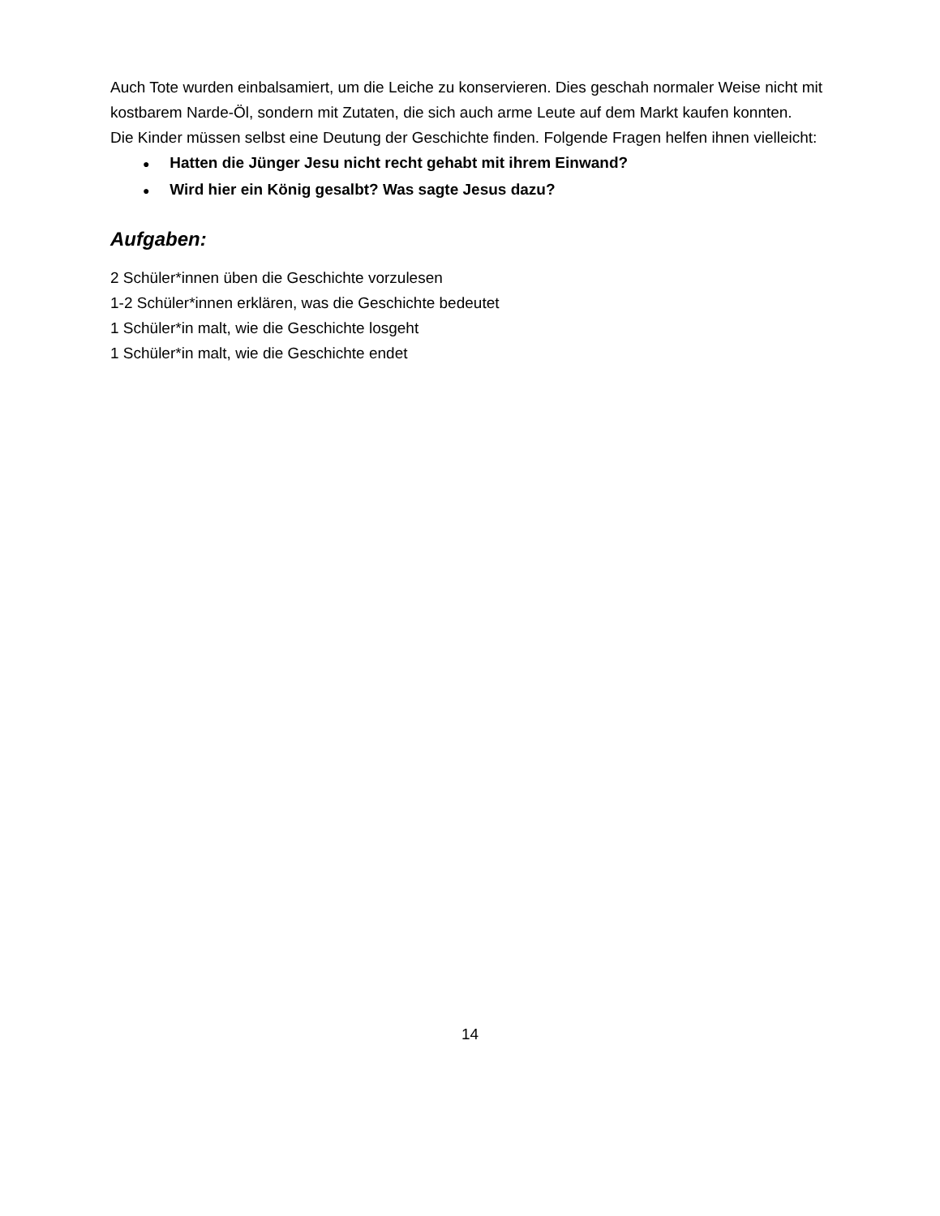Auch Tote wurden einbalsamiert, um die Leiche zu konservieren. Dies geschah normaler Weise nicht mit kostbarem Narde-Öl, sondern mit Zutaten, die sich auch arme Leute auf dem Markt kaufen konnten.
Die Kinder müssen selbst eine Deutung der Geschichte finden. Folgende Fragen helfen ihnen vielleicht:
● Hatten die Jünger Jesu nicht recht gehabt mit ihrem Einwand?
● Wird hier ein König gesalbt? Was sagte Jesus dazu?
Aufgaben:
2 Schüler*innen üben die Geschichte vorzulesen
1-2 Schüler*innen erklären, was die Geschichte bedeutet
1 Schüler*in malt, wie die Geschichte losgeht
1 Schüler*in malt, wie die Geschichte endet
14